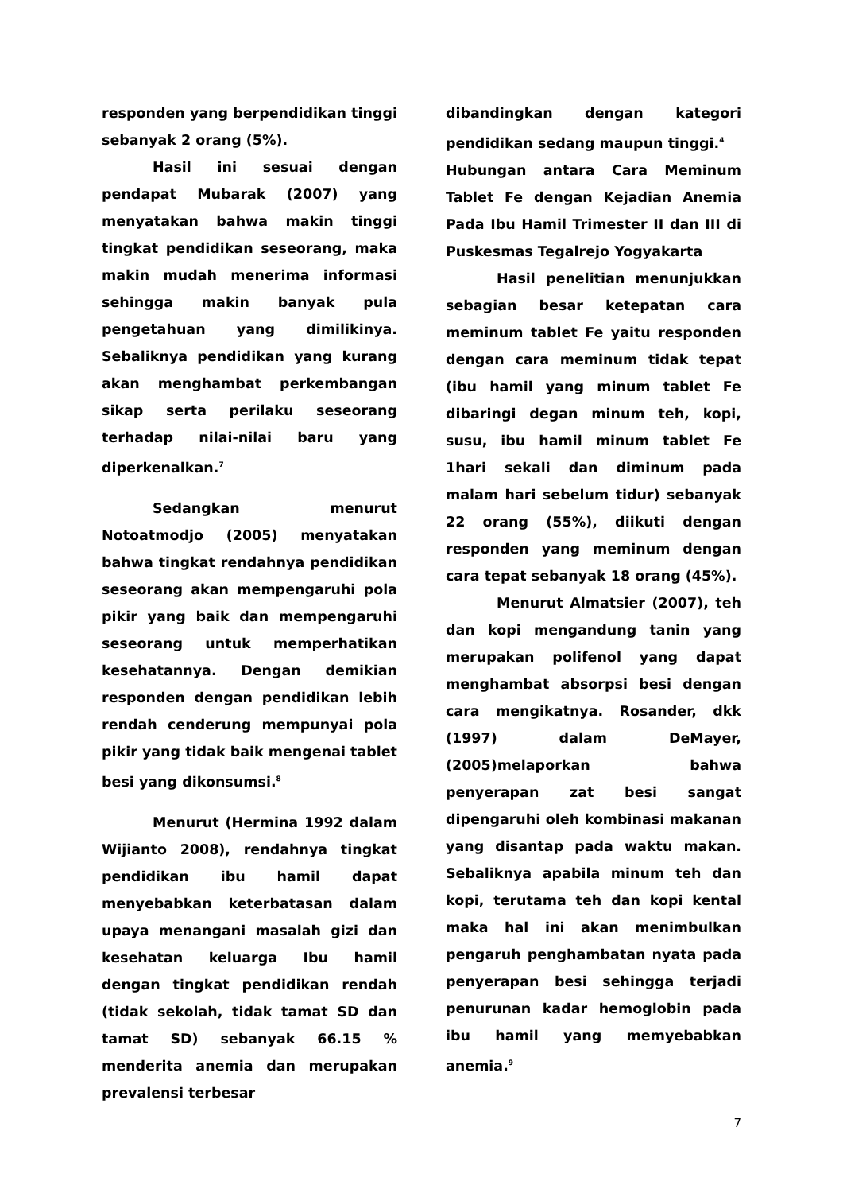responden yang berpendidikan tinggi sebanyak 2 orang (5%).
Hasil ini sesuai dengan pendapat Mubarak (2007) yang menyatakan bahwa makin tinggi tingkat pendidikan seseorang, maka makin mudah menerima informasi sehingga makin banyak pula pengetahuan yang dimilikinya. Sebaliknya pendidikan yang kurang akan menghambat perkembangan sikap serta perilaku seseorang terhadap nilai-nilai baru yang diperkenalkan.<sup>7</sup>
Sedangkan menurut Notoatmodjo (2005) menyatakan bahwa tingkat rendahnya pendidikan seseorang akan mempengaruhi pola pikir yang baik dan mempengaruhi seseorang untuk memperhatikan kesehatannya. Dengan demikian responden dengan pendidikan lebih rendah cenderung mempunyai pola pikir yang tidak baik mengenai tablet besi yang dikonsumsi.<sup>8</sup>
Menurut (Hermina 1992 dalam Wijianto 2008), rendahnya tingkat pendidikan ibu hamil dapat menyebabkan keterbatasan dalam upaya menangani masalah gizi dan kesehatan keluarga Ibu hamil dengan tingkat pendidikan rendah (tidak sekolah, tidak tamat SD dan tamat SD) sebanyak 66.15 % menderita anemia dan merupakan prevalensi terbesar
dibandingkan dengan kategori pendidikan sedang maupun tinggi.<sup>4</sup>
Hubungan antara Cara Meminum Tablet Fe dengan Kejadian Anemia Pada Ibu Hamil Trimester II dan III di Puskesmas Tegalrejo Yogyakarta
Hasil penelitian menunjukkan sebagian besar ketepatan cara meminum tablet Fe yaitu responden dengan cara meminum tidak tepat (ibu hamil yang minum tablet Fe dibaringi degan minum teh, kopi, susu, ibu hamil minum tablet Fe 1hari sekali dan diminum pada malam hari sebelum tidur) sebanyak 22 orang (55%), diikuti dengan responden yang meminum dengan cara tepat sebanyak 18 orang (45%).
Menurut Almatsier (2007), teh dan kopi mengandung tanin yang merupakan polifenol yang dapat menghambat absorpsi besi dengan cara mengikatnya. Rosander, dkk (1997) dalam DeMayer, (2005)melaporkan bahwa penyerapan zat besi sangat dipengaruhi oleh kombinasi makanan yang disantap pada waktu makan. Sebaliknya apabila minum teh dan kopi, terutama teh dan kopi kental maka hal ini akan menimbulkan pengaruh penghambatan nyata pada penyerapan besi sehingga terjadi penurunan kadar hemoglobin pada ibu hamil yang memyebabkan anemia.<sup>9</sup>
7